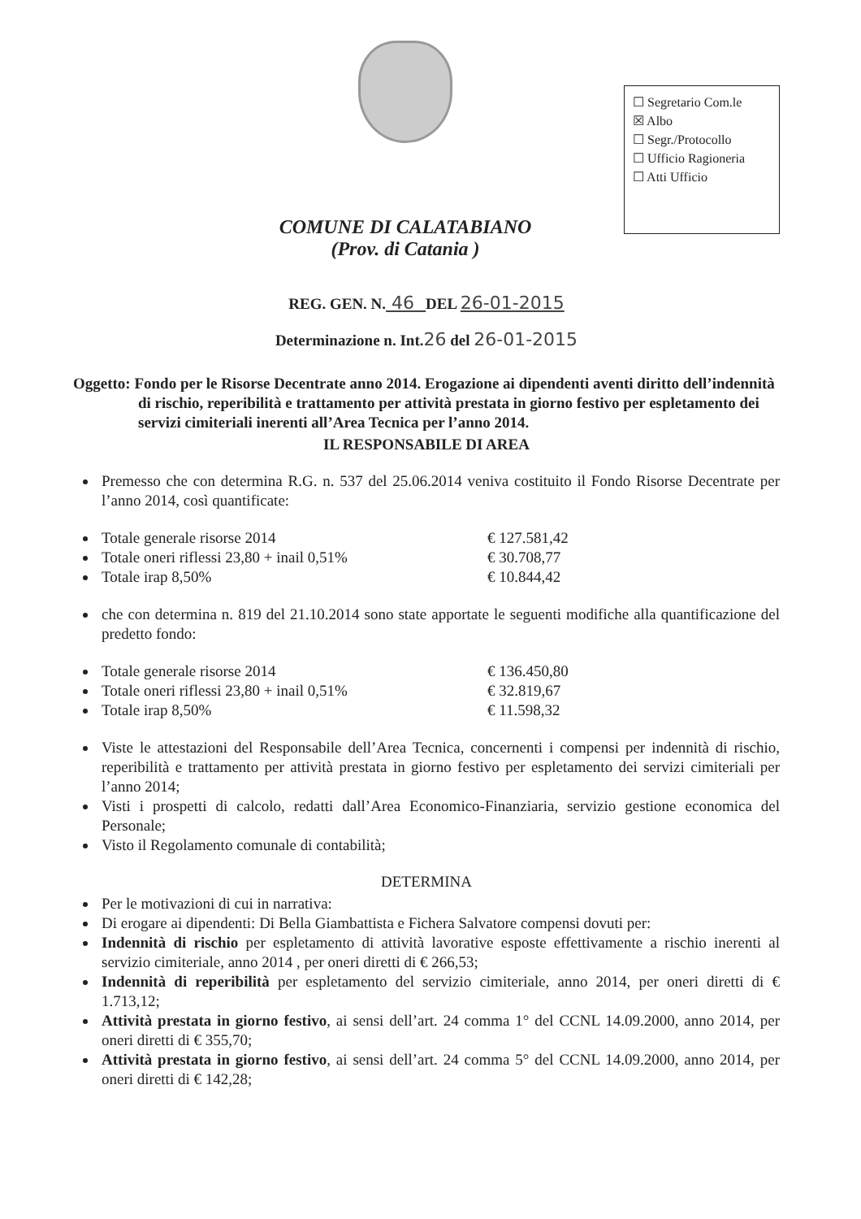COMUNE DI CALATABIANO
(Prov. di Catania )
☐ Segretario Com.le
☒ Albo
☐ Segr./Protocollo
☐ Ufficio Ragioneria
☐ Atti Ufficio
REG. GEN. N. 46 DEL 26-01-2015
Determinazione n. Int.26 del 26-01-2015
Oggetto: Fondo per le Risorse Decentrate anno 2014. Erogazione ai dipendenti aventi diritto dell’indennità di rischio, reperibilità e trattamento per attività prestata in giorno festivo per espletamento dei servizi cimiteriali inerenti all’Area Tecnica per l’anno 2014.
IL RESPONSABILE DI AREA
Premesso che con determina R.G. n. 537 del 25.06.2014 veniva costituito il Fondo Risorse Decentrate per l’anno 2014, così quantificate:
Totale generale risorse 2014 € 127.581,42
Totale oneri riflessi 23,80 + inail 0,51% € 30.708,77
Totale irap 8,50% € 10.844,42
che con determina n. 819 del 21.10.2014 sono state apportate le seguenti modifiche alla quantificazione del predetto fondo:
Totale generale risorse 2014 € 136.450,80
Totale oneri riflessi 23,80 + inail 0,51% € 32.819,67
Totale irap 8,50% € 11.598,32
Viste le attestazioni del Responsabile dell’Area Tecnica, concernenti i compensi per indennità di rischio, reperibilità e trattamento per attività prestata in giorno festivo per espletamento dei servizi cimiteriali per l’anno 2014;
Visti i prospetti di calcolo, redatti dall’Area Economico-Finanziaria, servizio gestione economica del Personale;
Visto il Regolamento comunale di contabilità;
DETERMINA
Per le motivazioni di cui in narrativa:
Di erogare ai dipendenti: Di Bella Giambattista e Fichera Salvatore compensi dovuti per:
Indennità di rischio per espletamento di attività lavorative esposte effettivamente a rischio inerenti al servizio cimiteriale, anno 2014 , per oneri diretti di € 266,53;
Indennità di reperibilità per espletamento del servizio cimiteriale, anno 2014, per oneri diretti di € 1.713,12;
Attività prestata in giorno festivo, ai sensi dell’art. 24 comma 1° del CCNL 14.09.2000, anno 2014, per oneri diretti di € 355,70;
Attività prestata in giorno festivo, ai sensi dell’art. 24 comma 5° del CCNL 14.09.2000, anno 2014, per oneri diretti di € 142,28;